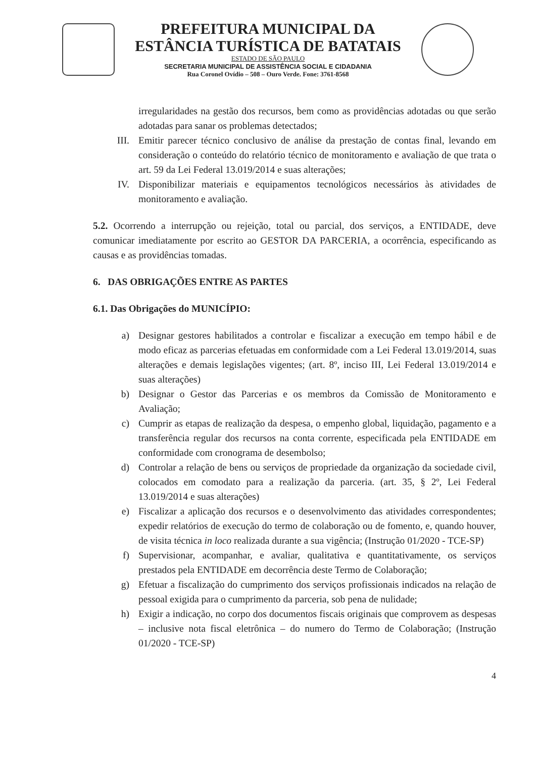PREFEITURA MUNICIPAL DA
ESTÂNCIA TURÍSTICA DE BATATAIS
ESTADO DE SÃO PAULO
SECRETARIA MUNICIPAL DE ASSISTÊNCIA SOCIAL E CIDADANIA
Rua Coronel Ovídio – 508 – Ouro Verde. Fone: 3761-8568
irregularidades na gestão dos recursos, bem como as providências adotadas ou que serão adotadas para sanar os problemas detectados;
III. Emitir parecer técnico conclusivo de análise da prestação de contas final, levando em consideração o conteúdo do relatório técnico de monitoramento e avaliação de que trata o art. 59 da Lei Federal 13.019/2014 e suas alterações;
IV. Disponibilizar materiais e equipamentos tecnológicos necessários às atividades de monitoramento e avaliação.
5.2. Ocorrendo a interrupção ou rejeição, total ou parcial, dos serviços, a ENTIDADE, deve comunicar imediatamente por escrito ao GESTOR DA PARCERIA, a ocorrência, especificando as causas e as providências tomadas.
6. DAS OBRIGAÇÕES ENTRE AS PARTES
6.1. Das Obrigações do MUNICÍPIO:
a) Designar gestores habilitados a controlar e fiscalizar a execução em tempo hábil e de modo eficaz as parcerias efetuadas em conformidade com a Lei Federal 13.019/2014, suas alterações e demais legislações vigentes; (art. 8º, inciso III, Lei Federal 13.019/2014 e suas alterações)
b) Designar o Gestor das Parcerias e os membros da Comissão de Monitoramento e Avaliação;
c) Cumprir as etapas de realização da despesa, o empenho global, liquidação, pagamento e a transferência regular dos recursos na conta corrente, especificada pela ENTIDADE em conformidade com cronograma de desembolso;
d) Controlar a relação de bens ou serviços de propriedade da organização da sociedade civil, colocados em comodato para a realização da parceria. (art. 35, § 2º, Lei Federal 13.019/2014 e suas alterações)
e) Fiscalizar a aplicação dos recursos e o desenvolvimento das atividades correspondentes; expedir relatórios de execução do termo de colaboração ou de fomento, e, quando houver, de visita técnica in loco realizada durante a sua vigência; (Instrução 01/2020 - TCE-SP)
f) Supervisionar, acompanhar, e avaliar, qualitativa e quantitativamente, os serviços prestados pela ENTIDADE em decorrência deste Termo de Colaboração;
g) Efetuar a fiscalização do cumprimento dos serviços profissionais indicados na relação de pessoal exigida para o cumprimento da parceria, sob pena de nulidade;
h) Exigir a indicação, no corpo dos documentos fiscais originais que comprovem as despesas – inclusive nota fiscal eletrônica – do numero do Termo de Colaboração; (Instrução 01/2020 - TCE-SP)
4